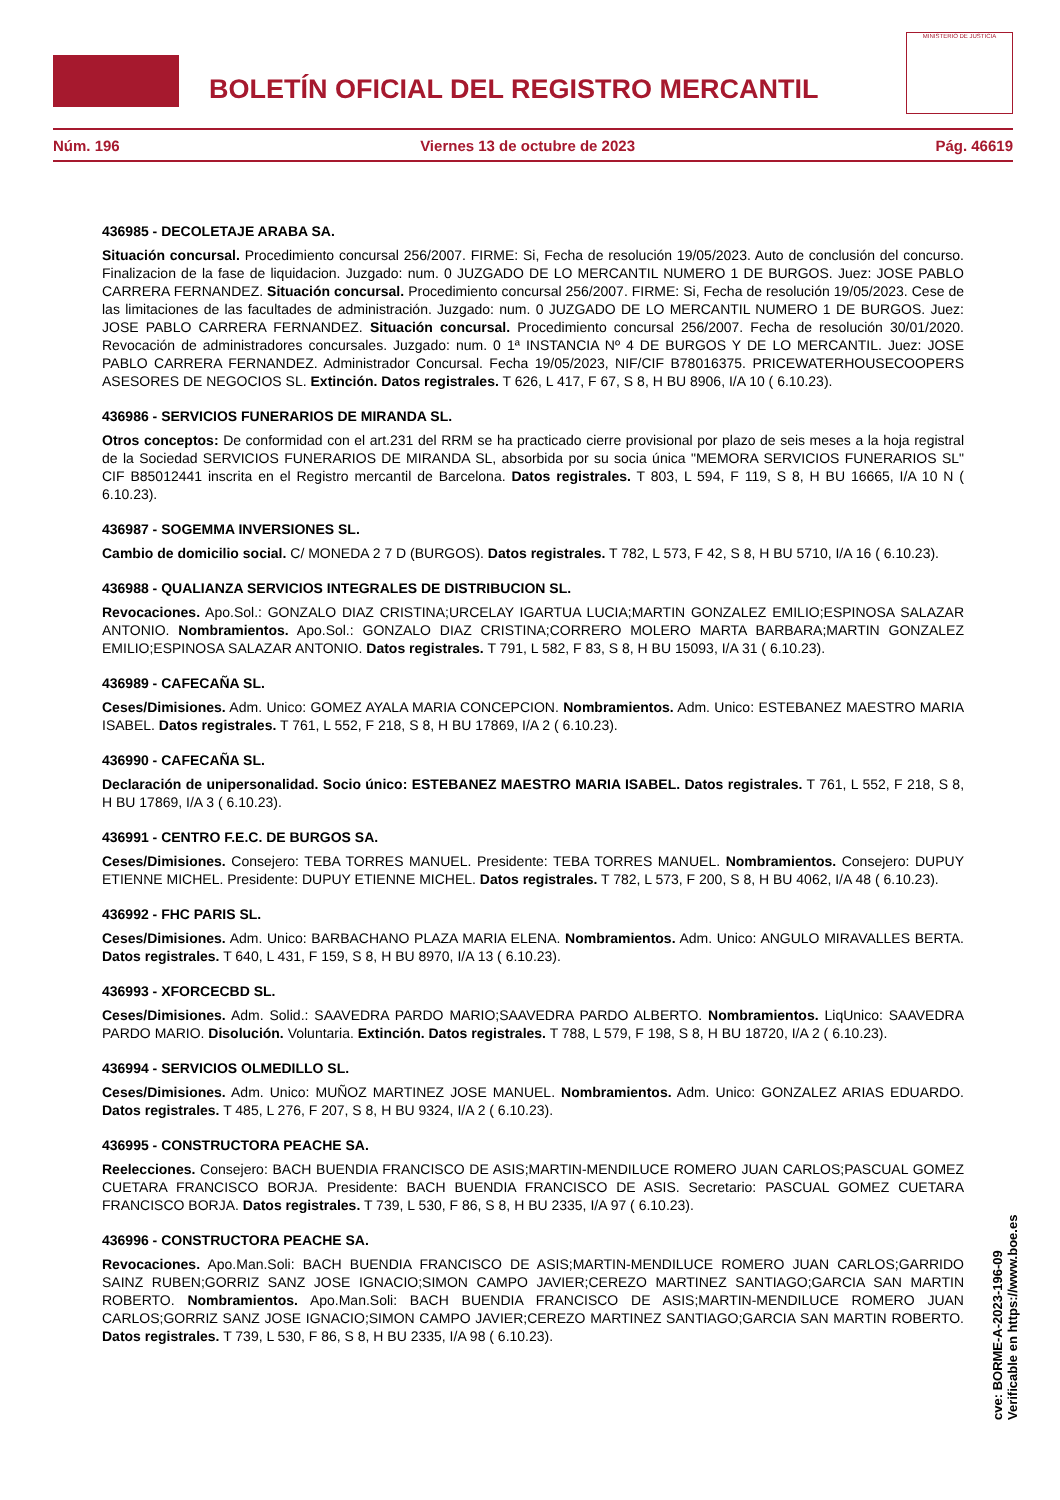BOLETÍN OFICIAL DEL REGISTRO MERCANTIL
MINISTERIO DE JUSTICIA
Núm. 196 Viernes 13 de octubre de 2023 Pág. 46619
436985 - DECOLETAJE ARABA SA.
Situación concursal. Procedimiento concursal 256/2007. FIRME: Si, Fecha de resolución 19/05/2023. Auto de conclusión del concurso. Finalizacion de la fase de liquidacion. Juzgado: num. 0 JUZGADO DE LO MERCANTIL NUMERO 1 DE BURGOS. Juez: JOSE PABLO CARRERA FERNANDEZ. Situación concursal. Procedimiento concursal 256/2007. FIRME: Si, Fecha de resolución 19/05/2023. Cese de las limitaciones de las facultades de administración. Juzgado: num. 0 JUZGADO DE LO MERCANTIL NUMERO 1 DE BURGOS. Juez: JOSE PABLO CARRERA FERNANDEZ. Situación concursal. Procedimiento concursal 256/2007. Fecha de resolución 30/01/2020. Revocación de administradores concursales. Juzgado: num. 0 1ª INSTANCIA Nº 4 DE BURGOS Y DE LO MERCANTIL. Juez: JOSE PABLO CARRERA FERNANDEZ. Administrador Concursal. Fecha 19/05/2023, NIF/CIF B78016375. PRICEWATERHOUSECOOPERS ASESORES DE NEGOCIOS SL. Extinción. Datos registrales. T 626, L 417, F 67, S 8, H BU 8906, I/A 10 ( 6.10.23).
436986 - SERVICIOS FUNERARIOS DE MIRANDA SL.
Otros conceptos: De conformidad con el art.231 del RRM se ha practicado cierre provisional por plazo de seis meses a la hoja registral de la Sociedad SERVICIOS FUNERARIOS DE MIRANDA SL, absorbida por su socia única "MEMORA SERVICIOS FUNERARIOS SL" CIF B85012441 inscrita en el Registro mercantil de Barcelona. Datos registrales. T 803, L 594, F 119, S 8, H BU 16665, I/A 10 N ( 6.10.23).
436987 - SOGEMMA INVERSIONES SL.
Cambio de domicilio social. C/ MONEDA 2 7 D (BURGOS). Datos registrales. T 782, L 573, F 42, S 8, H BU 5710, I/A 16 ( 6.10.23).
436988 - QUALIANZA SERVICIOS INTEGRALES DE DISTRIBUCION SL.
Revocaciones. Apo.Sol.: GONZALO DIAZ CRISTINA;URCELAY IGARTUA LUCIA;MARTIN GONZALEZ EMILIO;ESPINOSA SALAZAR ANTONIO. Nombramientos. Apo.Sol.: GONZALO DIAZ CRISTINA;CORRERO MOLERO MARTA BARBARA;MARTIN GONZALEZ EMILIO;ESPINOSA SALAZAR ANTONIO. Datos registrales. T 791, L 582, F 83, S 8, H BU 15093, I/A 31 ( 6.10.23).
436989 - CAFECAÑA SL.
Ceses/Dimisiones. Adm. Unico: GOMEZ AYALA MARIA CONCEPCION. Nombramientos. Adm. Unico: ESTEBANEZ MAESTRO MARIA ISABEL. Datos registrales. T 761, L 552, F 218, S 8, H BU 17869, I/A 2 ( 6.10.23).
436990 - CAFECAÑA SL.
Declaración de unipersonalidad. Socio único: ESTEBANEZ MAESTRO MARIA ISABEL. Datos registrales. T 761, L 552, F 218, S 8, H BU 17869, I/A 3 ( 6.10.23).
436991 - CENTRO F.E.C. DE BURGOS SA.
Ceses/Dimisiones. Consejero: TEBA TORRES MANUEL. Presidente: TEBA TORRES MANUEL. Nombramientos. Consejero: DUPUY ETIENNE MICHEL. Presidente: DUPUY ETIENNE MICHEL. Datos registrales. T 782, L 573, F 200, S 8, H BU 4062, I/A 48 ( 6.10.23).
436992 - FHC PARIS SL.
Ceses/Dimisiones. Adm. Unico: BARBACHANO PLAZA MARIA ELENA. Nombramientos. Adm. Unico: ANGULO MIRAVALLES BERTA. Datos registrales. T 640, L 431, F 159, S 8, H BU 8970, I/A 13 ( 6.10.23).
436993 - XFORCECBD SL.
Ceses/Dimisiones. Adm. Solid.: SAAVEDRA PARDO MARIO;SAAVEDRA PARDO ALBERTO. Nombramientos. LiqUnico: SAAVEDRA PARDO MARIO. Disolución. Voluntaria. Extinción. Datos registrales. T 788, L 579, F 198, S 8, H BU 18720, I/A 2 ( 6.10.23).
436994 - SERVICIOS OLMEDILLO SL.
Ceses/Dimisiones. Adm. Unico: MUÑOZ MARTINEZ JOSE MANUEL. Nombramientos. Adm. Unico: GONZALEZ ARIAS EDUARDO. Datos registrales. T 485, L 276, F 207, S 8, H BU 9324, I/A 2 ( 6.10.23).
436995 - CONSTRUCTORA PEACHE SA.
Reelecciones. Consejero: BACH BUENDIA FRANCISCO DE ASIS;MARTIN-MENDILUCE ROMERO JUAN CARLOS;PASCUAL GOMEZ CUETARA FRANCISCO BORJA. Presidente: BACH BUENDIA FRANCISCO DE ASIS. Secretario: PASCUAL GOMEZ CUETARA FRANCISCO BORJA. Datos registrales. T 739, L 530, F 86, S 8, H BU 2335, I/A 97 ( 6.10.23).
436996 - CONSTRUCTORA PEACHE SA.
Revocaciones. Apo.Man.Soli: BACH BUENDIA FRANCISCO DE ASIS;MARTIN-MENDILUCE ROMERO JUAN CARLOS;GARRIDO SAINZ RUBEN;GORRIZ SANZ JOSE IGNACIO;SIMON CAMPO JAVIER;CEREZO MARTINEZ SANTIAGO;GARCIA SAN MARTIN ROBERTO. Nombramientos. Apo.Man.Soli: BACH BUENDIA FRANCISCO DE ASIS;MARTIN-MENDILUCE ROMERO JUAN CARLOS;GORRIZ SANZ JOSE IGNACIO;SIMON CAMPO JAVIER;CEREZO MARTINEZ SANTIAGO;GARCIA SAN MARTIN ROBERTO. Datos registrales. T 739, L 530, F 86, S 8, H BU 2335, I/A 98 ( 6.10.23).
cve: BORME-A-2023-196-09
Verificable en https://www.boe.es